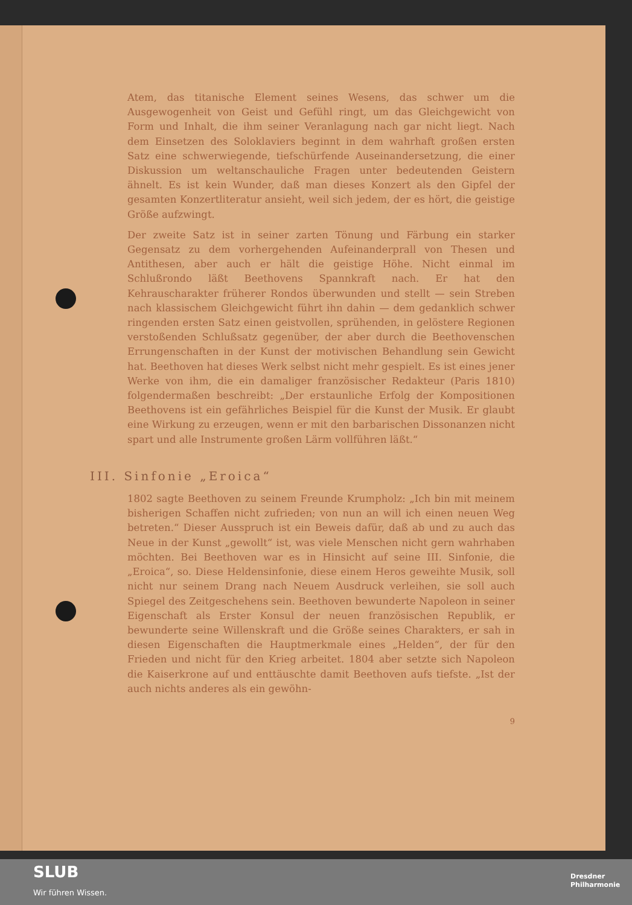Atem, das titanische Element seines Wesens, das schwer um die Ausgewogenheit von Geist und Gefühl ringt, um das Gleichgewicht von Form und Inhalt, die ihm seiner Veranlagung nach gar nicht liegt. Nach dem Einsetzen des Soloklaviers beginnt in dem wahrhaft großen ersten Satz eine schwerwiegende, tiefschürfende Auseinandersetzung, die einer Diskussion um weltanschauliche Fragen unter bedeutenden Geistern ähnelt. Es ist kein Wunder, daß man dieses Konzert als den Gipfel der gesamten Konzertliteratur ansieht, weil sich jedem, der es hört, die geistige Größe aufzwingt.
Der zweite Satz ist in seiner zarten Tönung und Färbung ein starker Gegensatz zu dem vorhergehenden Aufeinanderprall von Thesen und Antithesen, aber auch er hält die geistige Höhe. Nicht einmal im Schlußrondo läßt Beethovens Spannkraft nach. Er hat den Kehrauscharakter früherer Rondos überwunden und stellt — sein Streben nach klassischem Gleichgewicht führt ihn dahin — dem gedanklich schwer ringenden ersten Satz einen geistvollen, sprühenden, in gelöstere Regionen verstoßenden Schlußsatz gegenüber, der aber durch die Beethovenschen Errungenschaften in der Kunst der motivischen Behandlung sein Gewicht hat. Beethoven hat dieses Werk selbst nicht mehr gespielt. Es ist eines jener Werke von ihm, die ein damaliger französischer Redakteur (Paris 1810) folgendermaßen beschreibt: „Der erstaunliche Erfolg der Kompositionen Beethovens ist ein gefährliches Beispiel für die Kunst der Musik. Er glaubt eine Wirkung zu erzeugen, wenn er mit den barbarischen Dissonanzen nicht spart und alle Instrumente großen Lärm vollführen läßt.“
III. Sinfonie „Eroica“
1802 sagte Beethoven zu seinem Freunde Krumpholz: „Ich bin mit meinem bisherigen Schaffen nicht zufrieden; von nun an will ich einen neuen Weg betreten.“ Dieser Ausspruch ist ein Beweis dafür, daß ab und zu auch das Neue in der Kunst „gewollt“ ist, was viele Menschen nicht gern wahrhaben möchten. Bei Beethoven war es in Hinsicht auf seine III. Sinfonie, die „Eroica“, so. Diese Heldensinfonie, diese einem Heros geweihte Musik, soll nicht nur seinem Drang nach Neuem Ausdruck verleihen, sie soll auch Spiegel des Zeitgeschehens sein. Beethoven bewunderte Napoleon in seiner Eigenschaft als Erster Konsul der neuen französischen Republik, er bewunderte seine Willenskraft und die Größe seines Charakters, er sah in diesen Eigenschaften die Hauptmerkmale eines „Helden“, der für den Frieden und nicht für den Krieg arbeitet. 1804 aber setzte sich Napoleon die Kaiserkrone auf und enttäuschte damit Beethoven aufs tiefste. „Ist der auch nichts anderes als ein gewöhn-
9
SLUB
Wir führen Wissen.
Dresdner
Philharmonie